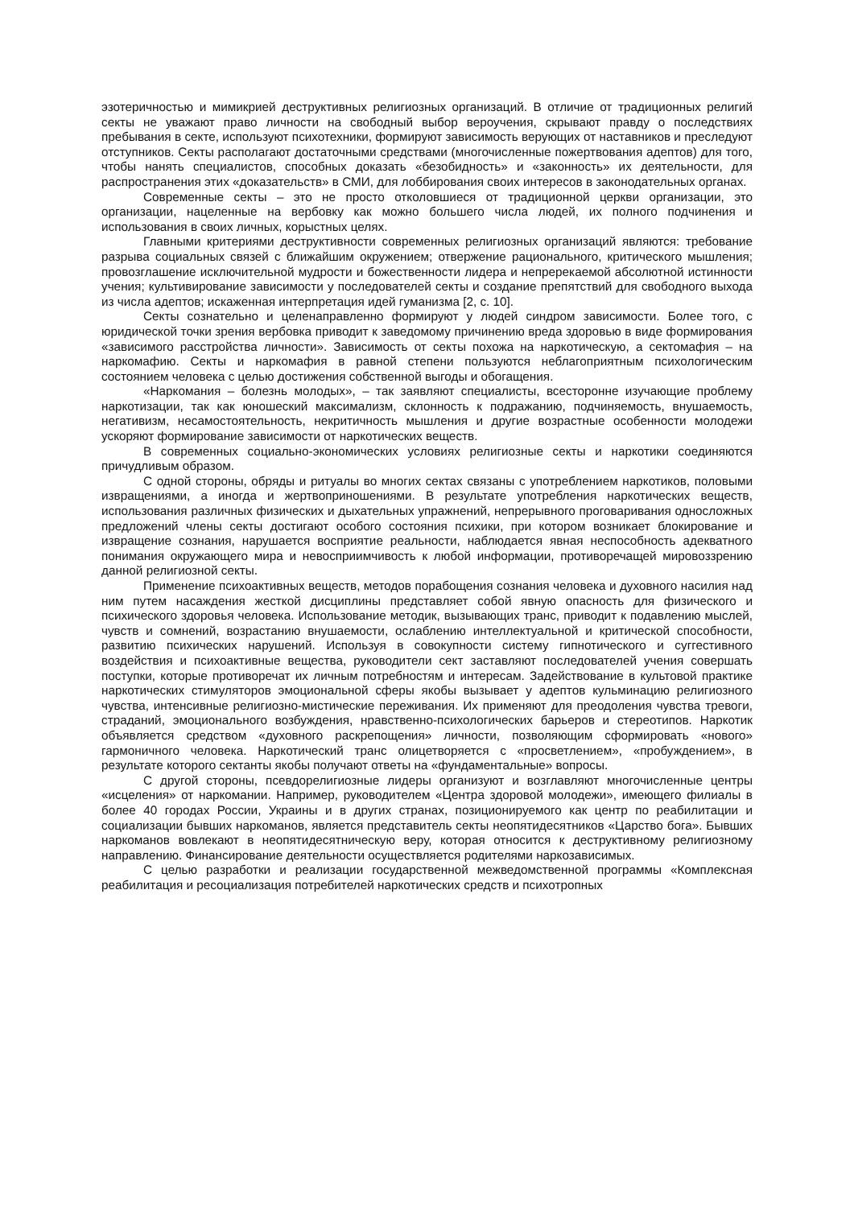эзотеричностью и мимикрией деструктивных религиозных организаций. В отличие от традиционных религий секты не уважают право личности на свободный выбор вероучения, скрывают правду о последствиях пребывания в секте, используют психотехники, формируют зависимость верующих от наставников и преследуют отступников. Секты располагают достаточными средствами (многочисленные пожертвования адептов) для того, чтобы нанять специалистов, способных доказать «безобидность» и «законность» их деятельности, для распространения этих «доказательств» в СМИ, для лоббирования своих интересов в законодательных органах.
Современные секты – это не просто отколовшиеся от традиционной церкви организации, это организации, нацеленные на вербовку как можно большего числа людей, их полного подчинения и использования в своих личных, корыстных целях.
Главными критериями деструктивности современных религиозных организаций являются: требование разрыва социальных связей с ближайшим окружением; отвержение рационального, критического мышления; провозглашение исключительной мудрости и божественности лидера и непререкаемой абсолютной истинности учения; культивирование зависимости у последователей секты и создание препятствий для свободного выхода из числа адептов; искаженная интерпретация идей гуманизма [2, с. 10].
Секты сознательно и целенаправленно формируют у людей синдром зависимости. Более того, с юридической точки зрения вербовка приводит к заведомому причинению вреда здоровью в виде формирования «зависимого расстройства личности». Зависимость от секты похожа на наркотическую, а сектомафия – на наркомафию. Секты и наркомафия в равной степени пользуются неблагоприятным психологическим состоянием человека с целью достижения собственной выгоды и обогащения.
«Наркомания – болезнь молодых», – так заявляют специалисты, всесторонне изучающие проблему наркотизации, так как юношеский максимализм, склонность к подражанию, подчиняемость, внушаемость, негативизм, несамостоятельность, некритичность мышления и другие возрастные особенности молодежи ускоряют формирование зависимости от наркотических веществ.
В современных социально-экономических условиях религиозные секты и наркотики соединяются причудливым образом.
С одной стороны, обряды и ритуалы во многих сектах связаны с употреблением наркотиков, половыми извращениями, а иногда и жертвоприношениями. В результате употребления наркотических веществ, использования различных физических и дыхательных упражнений, непрерывного проговаривания односложных предложений члены секты достигают особого состояния психики, при котором возникает блокирование и извращение сознания, нарушается восприятие реальности, наблюдается явная неспособность адекватного понимания окружающего мира и невосприимчивость к любой информации, противоречащей мировоззрению данной религиозной секты.
Применение психоактивных веществ, методов порабощения сознания человека и духовного насилия над ним путем насаждения жесткой дисциплины представляет собой явную опасность для физического и психического здоровья человека. Использование методик, вызывающих транс, приводит к подавлению мыслей, чувств и сомнений, возрастанию внушаемости, ослаблению интеллектуальной и критической способности, развитию психических нарушений. Используя в совокупности систему гипнотического и суггестивного воздействия и психоактивные вещества, руководители сект заставляют последователей учения совершать поступки, которые противоречат их личным потребностям и интересам. Задействование в культовой практике наркотических стимуляторов эмоциональной сферы якобы вызывает у адептов кульминацию религиозного чувства, интенсивные религиозно-мистические переживания. Их применяют для преодоления чувства тревоги, страданий, эмоционального возбуждения, нравственно-психологических барьеров и стереотипов. Наркотик объявляется средством «духовного раскрепощения» личности, позволяющим сформировать «нового» гармоничного человека. Наркотический транс олицетворяется с «просветлением», «пробуждением», в результате которого сектанты якобы получают ответы на «фундаментальные» вопросы.
С другой стороны, псевдорелигиозные лидеры организуют и возглавляют многочисленные центры «исцеления» от наркомании. Например, руководителем «Центра здоровой молодежи», имеющего филиалы в более 40 городах России, Украины и в других странах, позиционируемого как центр по реабилитации и социализации бывших наркоманов, является представитель секты неопятидесятников «Царство бога». Бывших наркоманов вовлекают в неопятидесятническую веру, которая относится к деструктивному религиозному направлению. Финансирование деятельности осуществляется родителями наркозависимых.
С целью разработки и реализации государственной межведомственной программы «Комплексная реабилитация и ресоциализация потребителей наркотических средств и психотропных